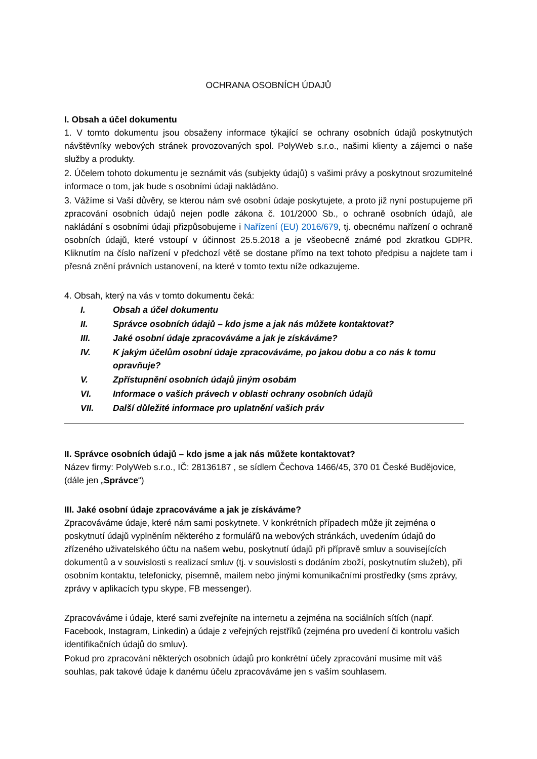OCHRANA OSOBNÍCH ÚDAJŮ
I. Obsah a účel dokumentu
1. V tomto dokumentu jsou obsaženy informace týkající se ochrany osobních údajů poskytnutých návštěvníky webových stránek provozovaných spol. PolyWeb s.r.o., našimi klienty a zájemci o naše služby a produkty.
2. Účelem tohoto dokumentu je seznámit vás (subjekty údajů) s vašimi právy a poskytnout srozumitelné informace o tom, jak bude s osobními údaji nakládáno.
3. Vážíme si Vaší důvěry, se kterou nám své osobní údaje poskytujete, a proto již nyní postupujeme při zpracování osobních údajů nejen podle zákona č. 101/2000 Sb., o ochraně osobních údajů, ale nakládání s osobními údaji přizpůsobujeme i Nařízení (EU) 2016/679, tj. obecnému nařízení o ochraně osobních údajů, které vstoupí v účinnost 25.5.2018 a je všeobecně známé pod zkratkou GDPR. Kliknutím na číslo nařízení v předchozí větě se dostane přímo na text tohoto předpisu a najdete tam i přesná znění právních ustanovení, na které v tomto textu níže odkazujeme.
4. Obsah, který na vás v tomto dokumentu čeká:
I. Obsah a účel dokumentu
II. Správce osobních údajů – kdo jsme a jak nás můžete kontaktovat?
III. Jaké osobní údaje zpracováváme a jak je získáváme?
IV. K jakým účelům osobní údaje zpracováváme, po jakou dobu a co nás k tomu opravňuje?
V. Zpřístupnění osobních údajů jiným osobám
VI. Informace o vašich právech v oblasti ochrany osobních údajů
VII. Další důležité informace pro uplatnění vašich práv
II. Správce osobních údajů – kdo jsme a jak nás můžete kontaktovat?
Název firmy: PolyWeb s.r.o., IČ: 28136187 , se sídlem Čechova 1466/45, 370 01 České Budějovice, (dále jen „Správce“)
III. Jaké osobní údaje zpracováváme a jak je získáváme?
Zpracováváme údaje, které nám sami poskytnete. V konkrétních případech může jít zejména o poskytnutí údajů vyplněním některého z formulářů na webových stránkách, uvedením údajů do zřízeného uživatelského účtu na našem webu, poskytnutí údajů při přípravě smluv a souvisejících dokumentů a v souvislosti s realizací smluv (tj. v souvislosti s dodáním zboží, poskytnutím služeb), při osobním kontaktu, telefonicky, písemně, mailem nebo jinými komunikačními prostředky (sms zprávy, zprávy v aplikacích typu skype, FB messenger).
Zpracováváme i údaje, které sami zveřejníte na internetu a zejména na sociálních sítích (např. Facebook, Instagram, Linkedin) a údaje z veřejných rejstříků (zejména pro uvedení či kontrolu vašich identifikačních údajů do smluv).
Pokud pro zpracování některých osobních údajů pro konkrétní účely zpracování musíme mít váš souhlas, pak takové údaje k danému účelu zpracováváme jen s vaším souhlasem.